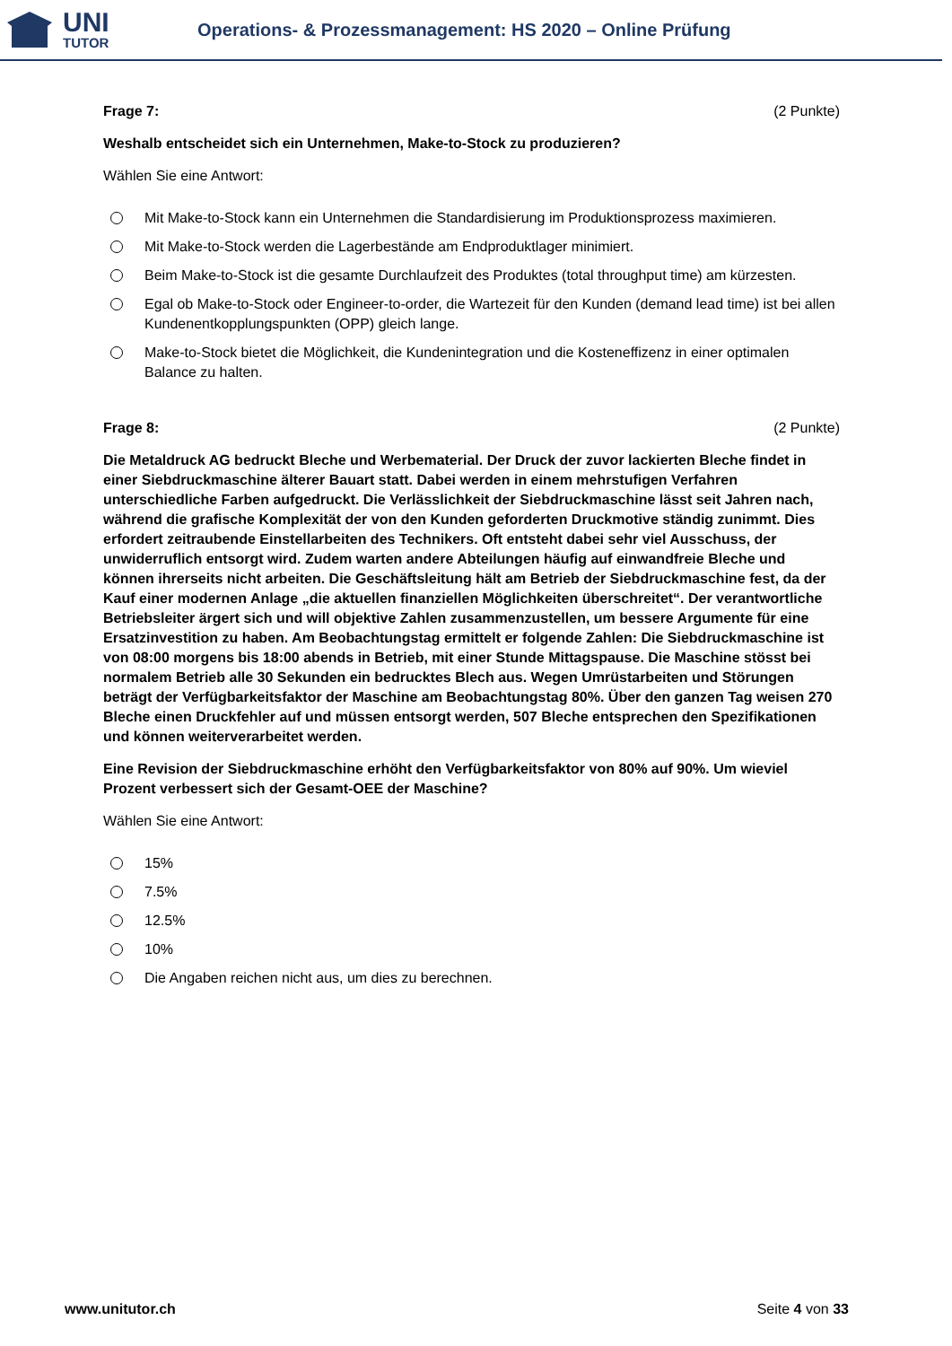UNI
TUTOR
Operations- & Prozessmanagement: HS 2020 – Online Prüfung
Frage 7: (2 Punkte)
Weshalb entscheidet sich ein Unternehmen, Make-to-Stock zu produzieren?
Wählen Sie eine Antwort:
Mit Make-to-Stock kann ein Unternehmen die Standardisierung im Produktionsprozess maximieren.
Mit Make-to-Stock werden die Lagerbestände am Endproduktlager minimiert.
Beim Make-to-Stock ist die gesamte Durchlaufzeit des Produktes (total throughput time) am kürzesten.
Egal ob Make-to-Stock oder Engineer-to-order, die Wartezeit für den Kunden (demand lead time) ist bei allen Kundenentkopplungspunkten (OPP) gleich lange.
Make-to-Stock bietet die Möglichkeit, die Kundenintegration und die Kosteneffizenz in einer optimalen Balance zu halten.
Frage 8: (2 Punkte)
Die Metaldruck AG bedruckt Bleche und Werbematerial. Der Druck der zuvor lackierten Bleche findet in einer Siebdruckmaschine älterer Bauart statt. Dabei werden in einem mehrstufigen Verfahren unterschiedliche Farben aufgedruckt. Die Verlässlichkeit der Siebdruckmaschine lässt seit Jahren nach, während die grafische Komplexität der von den Kunden geforderten Druckmotive ständig zunimmt. Dies erfordert zeitraubende Einstellarbeiten des Technikers. Oft entsteht dabei sehr viel Ausschuss, der unwiderruflich entsorgt wird. Zudem warten andere Abteilungen häufig auf einwandfreie Bleche und können ihrerseits nicht arbeiten. Die Geschäftsleitung hält am Betrieb der Siebdruckmaschine fest, da der Kauf einer modernen Anlage „die aktuellen finanziellen Möglichkeiten überschreitet“. Der verantwortliche Betriebsleiter ärgert sich und will objektive Zahlen zusammenzustellen, um bessere Argumente für eine Ersatzinvestition zu haben. Am Beobachtungstag ermittelt er folgende Zahlen: Die Siebdruckmaschine ist von 08:00 morgens bis 18:00 abends in Betrieb, mit einer Stunde Mittagspause. Die Maschine stösst bei normalem Betrieb alle 30 Sekunden ein bedrucktes Blech aus. Wegen Umrüstarbeiten und Störungen beträgt der Verfügbarkeitsfaktor der Maschine am Beobachtungstag 80%. Über den ganzen Tag weisen 270 Bleche einen Druckfehler auf und müssen entsorgt werden, 507 Bleche entsprechen den Spezifikationen und können weiterverarbeitet werden.
Eine Revision der Siebdruckmaschine erhöht den Verfügbarkeitsfaktor von 80% auf 90%. Um wieviel Prozent verbessert sich der Gesamt-OEE der Maschine?
Wählen Sie eine Antwort:
15%
7.5%
12.5%
10%
Die Angaben reichen nicht aus, um dies zu berechnen.
www.unitutor.ch Seite 4 von 33